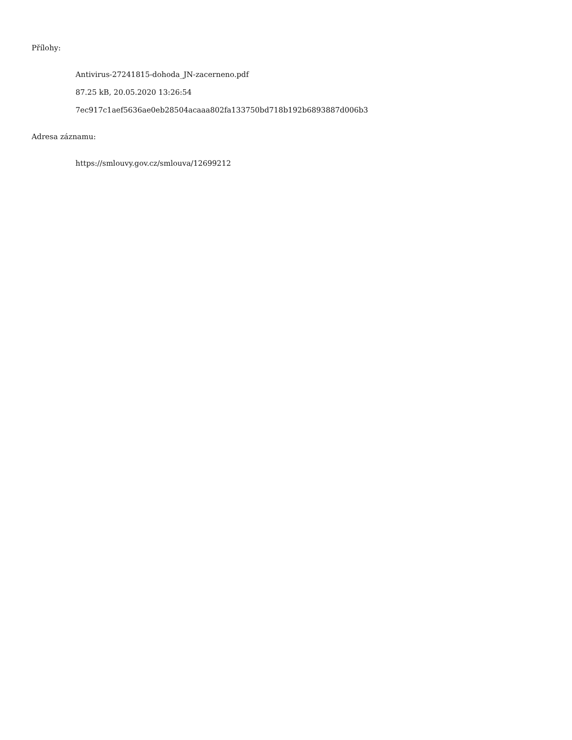Přílohy:
Antivirus-27241815-dohoda_JN-zacerneno.pdf
87.25 kB, 20.05.2020 13:26:54
7ec917c1aef5636ae0eb28504acaaa802fa133750bd718b192b6893887d006b3
Adresa záznamu:
https://smlouvy.gov.cz/smlouva/12699212